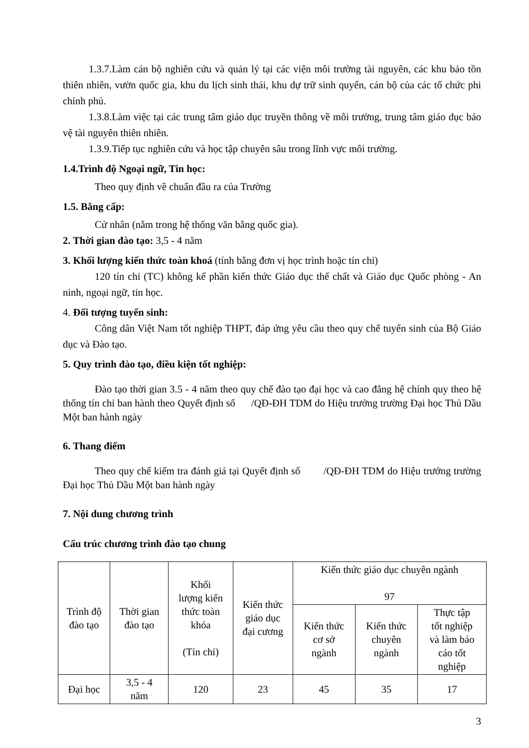1.3.7.Làm cán bộ nghiên cứu và quản lý tại các viện môi trường tài nguyên, các khu bảo tồn thiên nhiên, vườn quốc gia, khu du lịch sinh thái, khu dự trữ sinh quyển, cán bộ của các tổ chức phi chính phủ.
1.3.8.Làm việc tại các trung tâm giáo dục truyền thông về môi trường, trung tâm giáo dục bảo vệ tài nguyên thiên nhiên.
1.3.9.Tiếp tục nghiên cứu và học tập chuyên sâu trong lĩnh vực môi trường.
1.4.Trình độ Ngoại ngữ, Tin học:
Theo quy định về chuẩn đầu ra của Trường
1.5. Bằng cấp:
Cử nhân (nằm trong hệ thống văn bằng quốc gia).
2. Thời gian đào tạo: 3,5 - 4 năm
3. Khối lượng kiến thức toàn khoá (tính bằng đơn vị học trình hoặc tín chỉ)
120 tín chỉ (TC) không kể phần kiến thức Giáo dục thể chất và Giáo dục Quốc phòng - An ninh, ngoại ngữ, tin học.
4. Đối tượng tuyển sinh:
Công dân Việt Nam tốt nghiệp THPT, đáp ứng yêu cầu theo quy chế tuyển sinh của Bộ Giáo dục và Đào tạo.
5. Quy trình đào tạo, điều kiện tốt nghiệp:
Đào tạo thời gian 3.5 - 4 năm theo quy chế đào tạo đại học và cao đẳng hệ chính quy theo hệ thống tín chỉ ban hành theo Quyết định số /QĐ-ĐH TDM do Hiệu trưởng trường Đại học Thủ Dầu Một ban hành ngày
6. Thang điểm
Theo quy chế kiểm tra đánh giá tại Quyết định số /QĐ-ĐH TDM do Hiệu trưởng trường Đại học Thủ Dầu Một ban hành ngày
7. Nội dung chương trình
Cấu trúc chương trình đào tạo chung
| Trình độ đào tạo | Thời gian đào tạo | Khối lượng kiến thức toàn khóa (Tín chỉ) | Kiến thức giáo dục đại cương | Kiến thức giáo dục chuyên ngành 97 | | |
| --- | --- | --- | --- | --- | --- | --- |
| | | | | Kiến thức cơ sở ngành | Kiến thức chuyên ngành | Thực tập tốt nghiệp và làm báo cáo tốt nghiệp |
| Đại học | 3,5 - 4 năm | 120 | 23 | 45 | 35 | 17 |
3